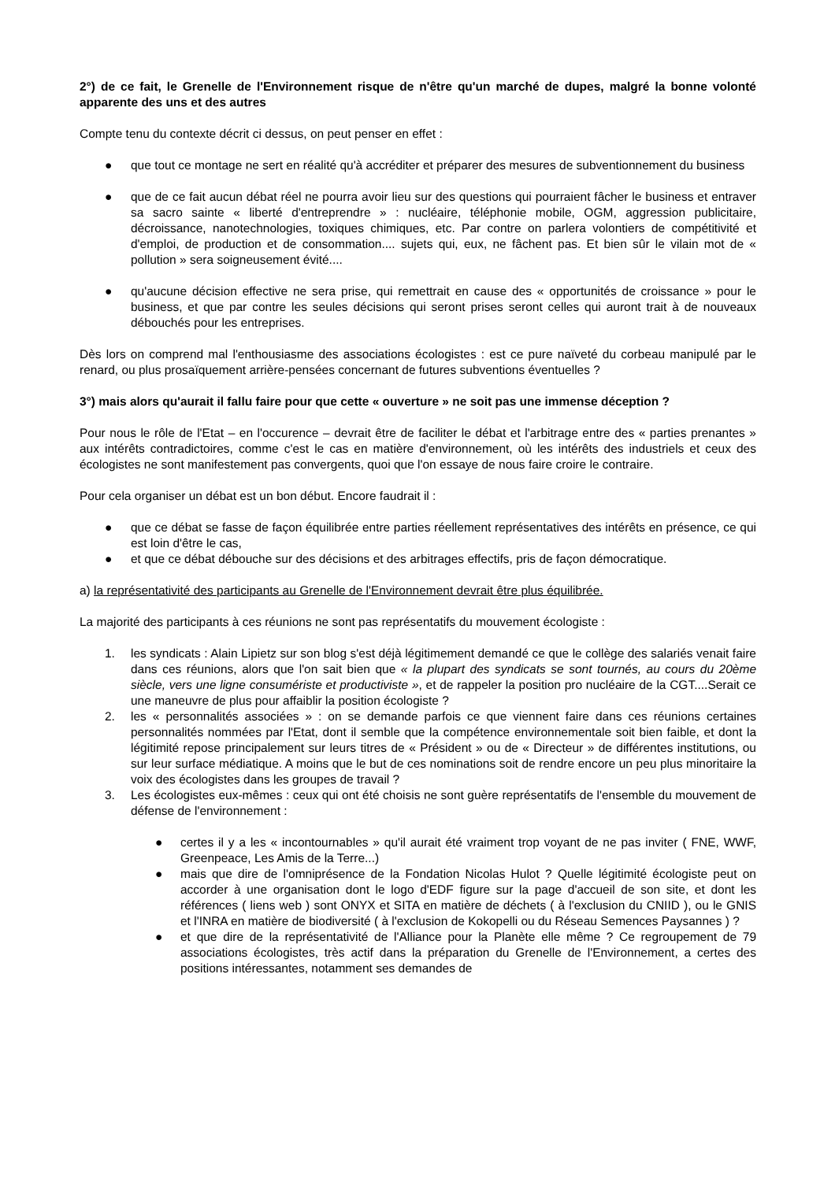2°) de ce fait, le Grenelle de l'Environnement risque de n'être qu'un marché de dupes, malgré la bonne volonté apparente des uns et des autres
Compte tenu du contexte décrit ci dessus, on peut penser en effet :
● que tout ce montage ne sert en réalité qu'à accréditer et préparer des mesures de subventionnement du business
● que de ce fait aucun débat réel ne pourra avoir lieu sur des questions qui pourraient fâcher le business et entraver sa sacro sainte « liberté d'entreprendre » : nucléaire, téléphonie mobile, OGM, aggression publicitaire, décroissance, nanotechnologies, toxiques chimiques, etc. Par contre on parlera volontiers de compétitivité et d'emploi, de production et de consommation.... sujets qui, eux, ne fâchent pas. Et bien sûr le vilain mot de « pollution » sera soigneusement évité....
● qu'aucune décision effective ne sera prise, qui remettrait en cause des « opportunités de croissance » pour le business, et que par contre les seules décisions qui seront prises seront celles qui auront trait à de nouveaux débouchés pour les entreprises.
Dès lors on comprend mal l'enthousiasme des associations écologistes : est ce pure naïveté du corbeau manipulé par le renard, ou plus prosaïquement arrière-pensées concernant de futures subventions éventuelles ?
3°) mais alors qu'aurait il fallu faire pour que cette « ouverture » ne soit pas une immense déception ?
Pour nous le rôle de l'Etat – en l'occurence – devrait être de faciliter le débat et l'arbitrage entre des « parties prenantes » aux intérêts contradictoires, comme c'est le cas en matière d'environnement, où les intérêts des industriels et ceux des écologistes ne sont manifestement pas convergents, quoi que l'on essaye de nous faire croire le contraire.
Pour cela organiser un débat est un bon début. Encore faudrait il :
● que ce débat se fasse de façon équilibrée entre parties réellement représentatives des intérêts en présence, ce qui est loin d'être le cas,
● et que ce débat débouche sur des décisions et des arbitrages effectifs, pris de façon démocratique.
a) la représentativité des participants au Grenelle de l'Environnement devrait être plus équilibrée.
La majorité des participants à ces réunions ne sont pas représentatifs du mouvement écologiste :
1. les syndicats : Alain Lipietz sur son blog s'est déjà légitimement demandé ce que le collège des salariés venait faire dans ces réunions, alors que l'on sait bien que « la plupart des syndicats se sont tournés, au cours du 20ème siècle, vers une ligne consumériste et productiviste », et de rappeler la position pro nucléaire de la CGT....Serait ce une maneuvre de plus pour affaiblir la position écologiste ?
2. les « personnalités associées » : on se demande parfois ce que viennent faire dans ces réunions certaines personnalités nommées par l'Etat, dont il semble que la compétence environnementale soit bien faible, et dont la légitimité repose principalement sur leurs titres de « Président » ou de « Directeur » de différentes institutions, ou sur leur surface médiatique. A moins que le but de ces nominations soit de rendre encore un peu plus minoritaire la voix des écologistes dans les groupes de travail ?
3. Les écologistes eux-mêmes : ceux qui ont été choisis ne sont guère représentatifs de l'ensemble du mouvement de défense de l'environnement :
● certes il y a les « incontournables » qu'il aurait été vraiment trop voyant de ne pas inviter ( FNE, WWF, Greenpeace, Les Amis de la Terre...)
● mais que dire de l'omniprésence de la Fondation Nicolas Hulot ? Quelle légitimité écologiste peut on accorder à une organisation dont le logo d'EDF figure sur la page d'accueil de son site, et dont les références ( liens web ) sont ONYX et SITA en matière de déchets ( à l'exclusion du CNIID ), ou le GNIS et l'INRA en matière de biodiversité ( à l'exclusion de Kokopelli ou du Réseau Semences Paysannes ) ?
● et que dire de la représentativité de l'Alliance pour la Planète elle même ? Ce regroupement de 79 associations écologistes, très actif dans la préparation du Grenelle de l'Environnement, a certes des positions intéressantes, notamment ses demandes de